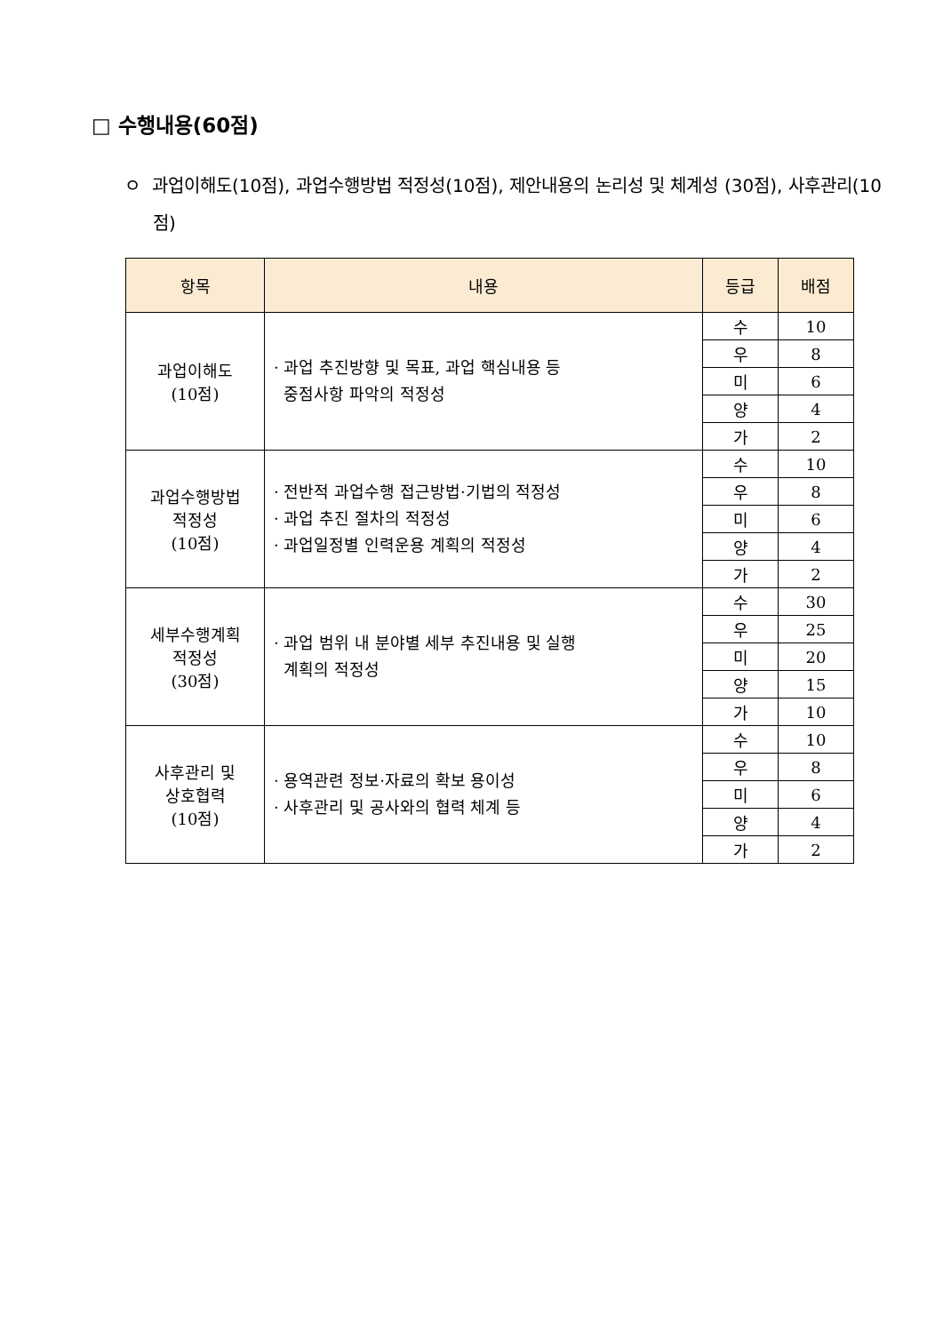□ 수행내용(60점)
ㅇ 과업이해도(10점), 과업수행방법 적정성(10점), 제안내용의 논리성 및 체계성 (30점), 사후관리(10점)
| 항목 | 내용 | 등급 | 배점 |
| --- | --- | --- | --- |
| 과업이해도 (10점) | · 과업 추진방향 및 목표, 과업 핵심내용 등 중점사항 파악의 적정성 | 수 | 10 |
| | | 우 | 8 |
| | | 미 | 6 |
| | | 양 | 4 |
| | | 가 | 2 |
| 과업수행방법 적정성 (10점) | · 전반적 과업수행 접근방법·기법의 적정성 · 과업 추진 절차의 적정성 · 과업일정별 인력운용 계획의 적정성 | 수 | 10 |
| | | 우 | 8 |
| | | 미 | 6 |
| | | 양 | 4 |
| | | 가 | 2 |
| 세부수행계획 적정성 (30점) | · 과업 범위 내 분야별 세부 추진내용 및 실행 계획의 적정성 | 수 | 30 |
| | | 우 | 25 |
| | | 미 | 20 |
| | | 양 | 15 |
| | | 가 | 10 |
| 사후관리 및 상호협력 (10점) | · 용역관련 정보·자료의 확보 용이성 · 사후관리 및 공사와의 협력 체계 등 | 수 | 10 |
| | | 우 | 8 |
| | | 미 | 6 |
| | | 양 | 4 |
| | | 가 | 2 |